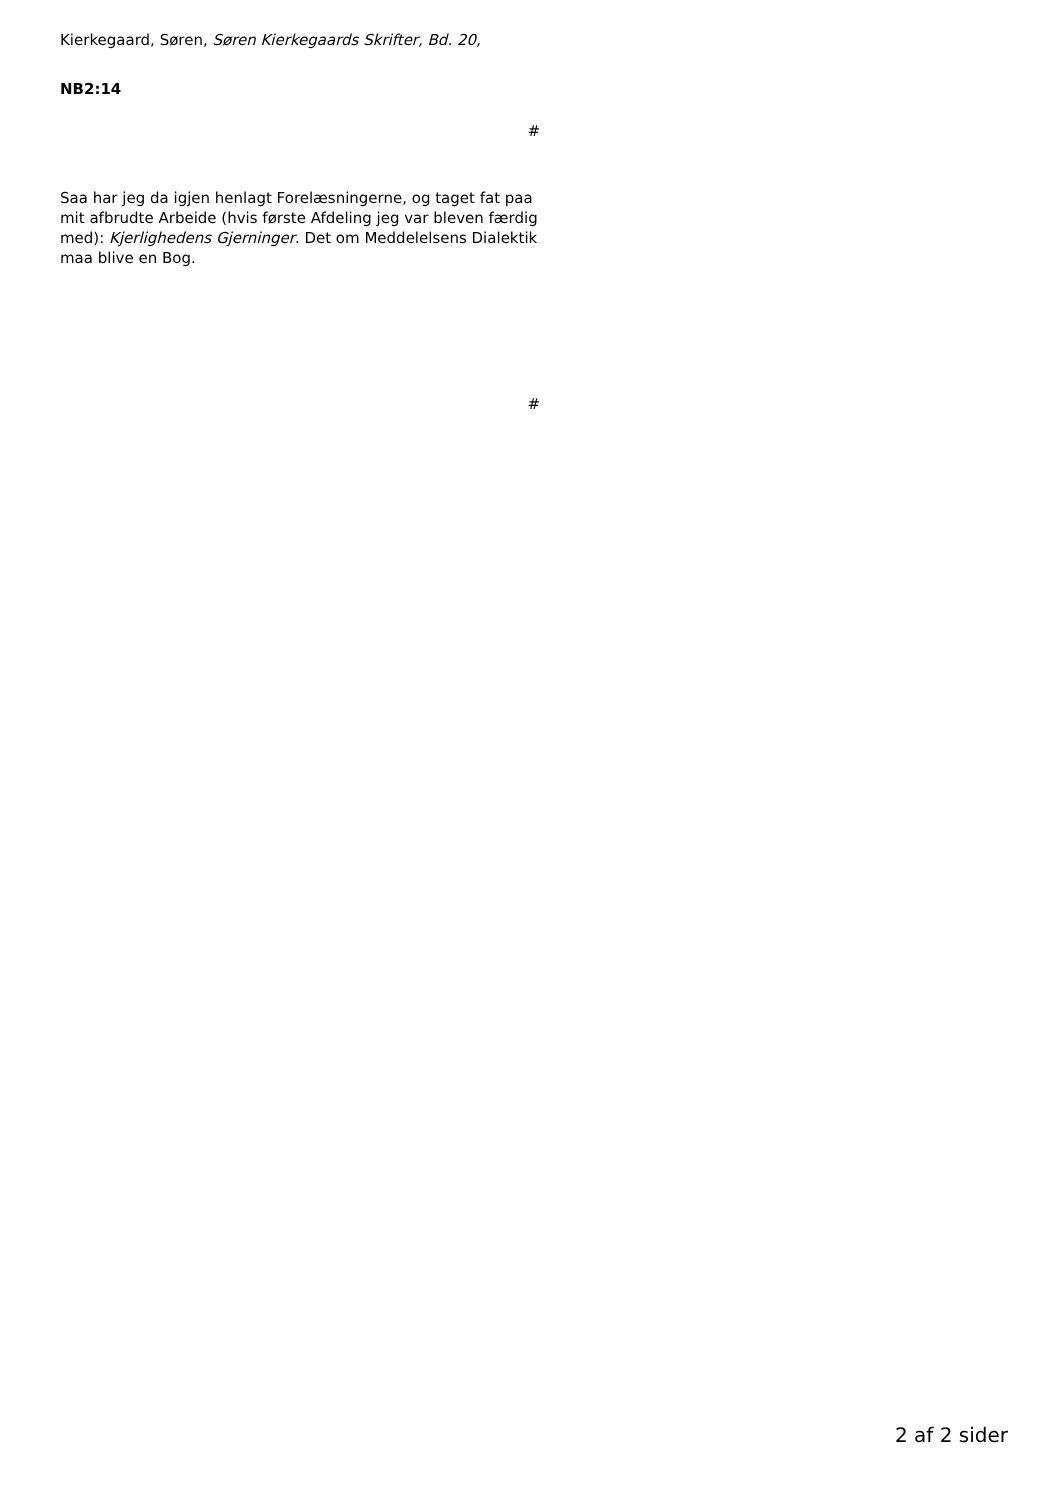Kierkegaard, Søren, Søren Kierkegaards Skrifter, Bd. 20,
NB2:14
#
Saa har jeg da igjen henlagt Forelæsningerne, og taget fat paa mit afbrudte Arbeide (hvis første Afdeling jeg var bleven færdig med): Kjerlighedens Gjerninger. Det om Meddelelsens Dialektik maa blive en Bog.
#
2 af 2 sider